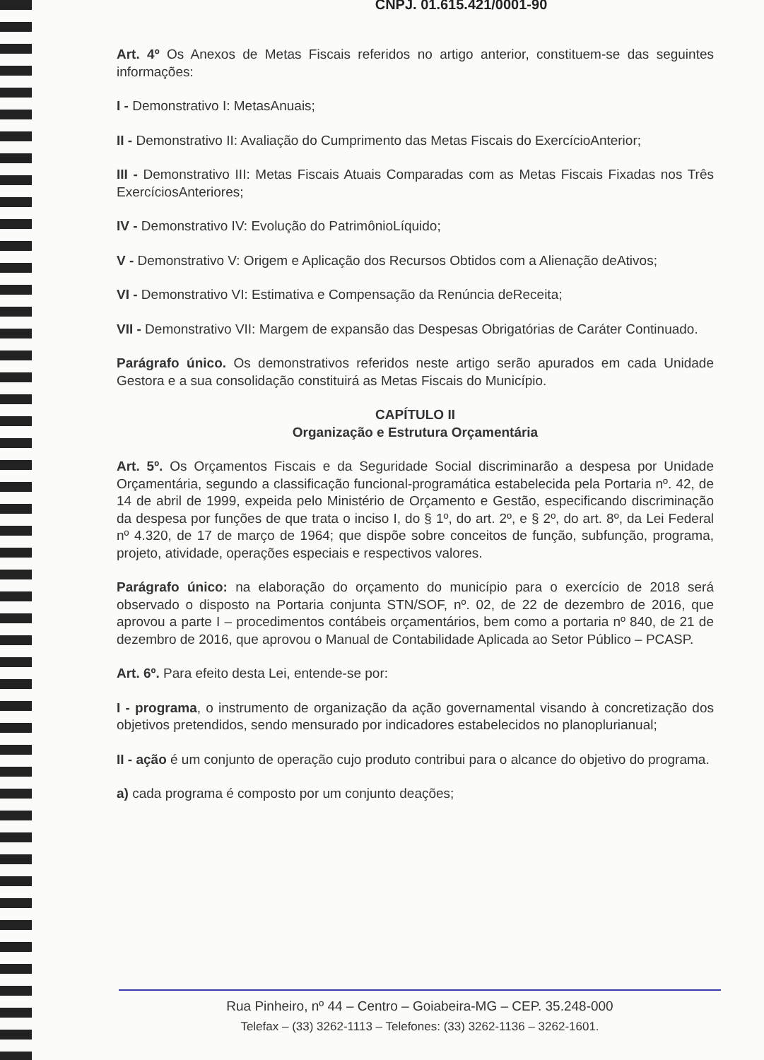CNPJ. 01.615.421/0001-90
Art. 4º Os Anexos de Metas Fiscais referidos no artigo anterior, constituem-se das seguintes informações:
I - Demonstrativo I: MetasAnuais;
II - Demonstrativo II: Avaliação do Cumprimento das Metas Fiscais do ExercícioAnterior;
III - Demonstrativo III: Metas Fiscais Atuais Comparadas com as Metas Fiscais Fixadas nos Três ExercíciosAnteriores;
IV - Demonstrativo IV: Evolução do PatrimônioLíquido;
V - Demonstrativo V: Origem e Aplicação dos Recursos Obtidos com a Alienação deAtivos;
VI - Demonstrativo VI: Estimativa e Compensação da Renúncia deReceita;
VII - Demonstrativo VII: Margem de expansão das Despesas Obrigatórias de Caráter Continuado.
Parágrafo único. Os demonstrativos referidos neste artigo serão apurados em cada Unidade Gestora e a sua consolidação constituirá as Metas Fiscais do Município.
CAPÍTULO II
Organização e Estrutura Orçamentária
Art. 5º. Os Orçamentos Fiscais e da Seguridade Social discriminarão a despesa por Unidade Orçamentária, segundo a classificação funcional-programática estabelecida pela Portaria nº. 42, de 14 de abril de 1999, expeida pelo Ministério de Orçamento e Gestão, especificando discriminação da despesa por funções de que trata o inciso I, do § 1º, do art. 2º, e § 2º, do art. 8º, da Lei Federal nº 4.320, de 17 de março de 1964; que dispõe sobre conceitos de função, subfunção, programa, projeto, atividade, operações especiais e respectivos valores.
Parágrafo único: na elaboração do orçamento do município para o exercício de 2018 será observado o disposto na Portaria conjunta STN/SOF, nº. 02, de 22 de dezembro de 2016, que aprovou a parte I – procedimentos contábeis orçamentários, bem como a portaria nº 840, de 21 de dezembro de 2016, que aprovou o Manual de Contabilidade Aplicada ao Setor Público – PCASP.
Art. 6º. Para efeito desta Lei, entende-se por:
I - programa, o instrumento de organização da ação governamental visando à concretização dos objetivos pretendidos, sendo mensurado por indicadores estabelecidos no planoplurianual;
II - ação é um conjunto de operação cujo produto contribui para o alcance do objetivo do programa.
a) cada programa é composto por um conjunto deações;
Rua Pinheiro, nº 44 – Centro – Goiabeira-MG – CEP. 35.248-000
Telefax – (33) 3262-1113 – Telefones: (33) 3262-1136 – 3262-1601.